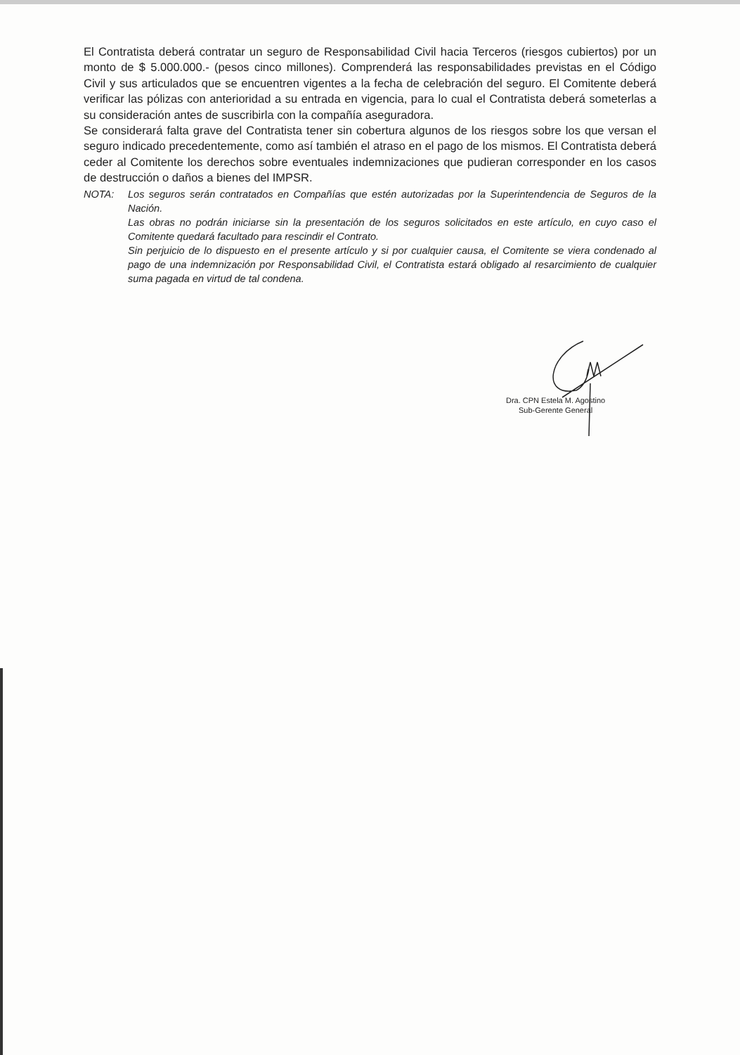El Contratista deberá contratar un seguro de Responsabilidad Civil hacia Terceros (riesgos cubiertos) por un monto de $ 5.000.000.- (pesos cinco millones). Comprenderá las responsabilidades previstas en el Código Civil y sus articulados que se encuentren vigentes a la fecha de celebración del seguro. El Comitente deberá verificar las pólizas con anterioridad a su entrada en vigencia, para lo cual el Contratista deberá someterlas a su consideración antes de suscribirla con la compañía aseguradora.
Se considerará falta grave del Contratista tener sin cobertura algunos de los riesgos sobre los que versan el seguro indicado precedentemente, como así también el atraso en el pago de los mismos. El Contratista deberá ceder al Comitente los derechos sobre eventuales indemnizaciones que pudieran corresponder en los casos de destrucción o daños a bienes del IMPSR.
NOTA: Los seguros serán contratados en Compañías que estén autorizadas por la Superintendencia de Seguros de la Nación.
Las obras no podrán iniciarse sin la presentación de los seguros solicitados en este artículo, en cuyo caso el Comitente quedará facultado para rescindir el Contrato.
Sin perjuicio de lo dispuesto en el presente artículo y si por cualquier causa, el Comitente se viera condenado al pago de una indemnización por Responsabilidad Civil, el Contratista estará obligado al resarcimiento de cualquier suma pagada en virtud de tal condena.
Dra. CPN Estela M. Agostino
Sub-Gerente General